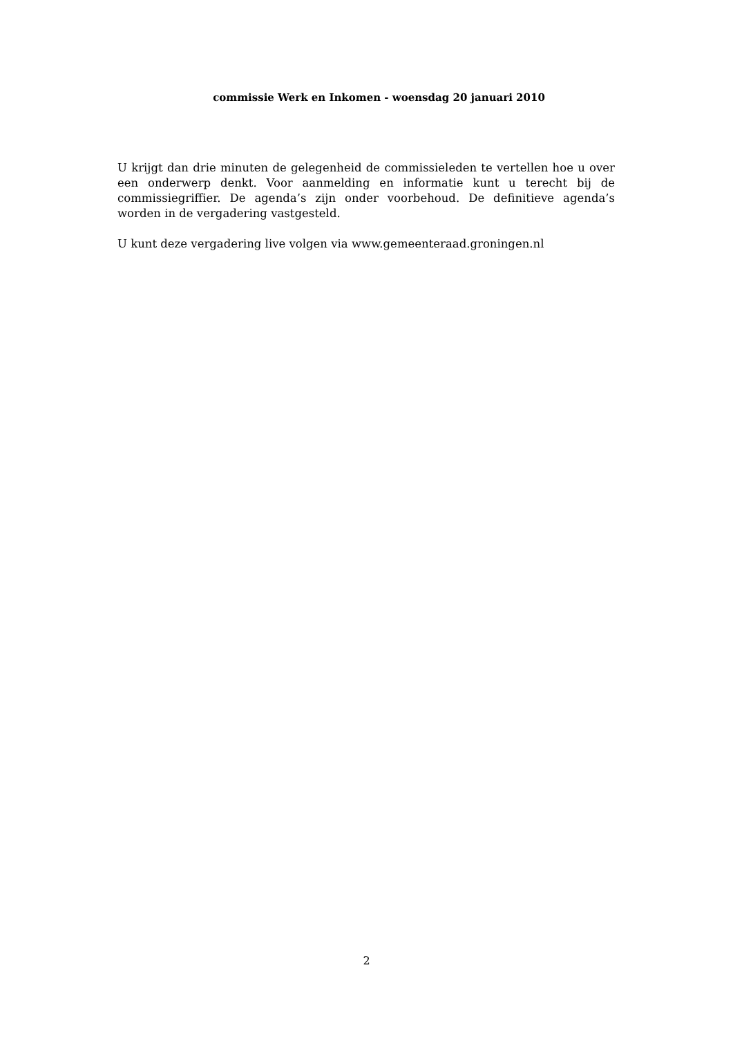commissie Werk en Inkomen - woensdag 20 januari 2010
U krijgt dan drie minuten de gelegenheid de commissieleden te vertellen hoe u over een onderwerp denkt. Voor aanmelding en informatie kunt u terecht bij de commissiegriffier. De agenda’s zijn onder voorbehoud. De definitieve agenda’s worden in de vergadering vastgesteld.
U kunt deze vergadering live volgen via www.gemeenteraad.groningen.nl
2